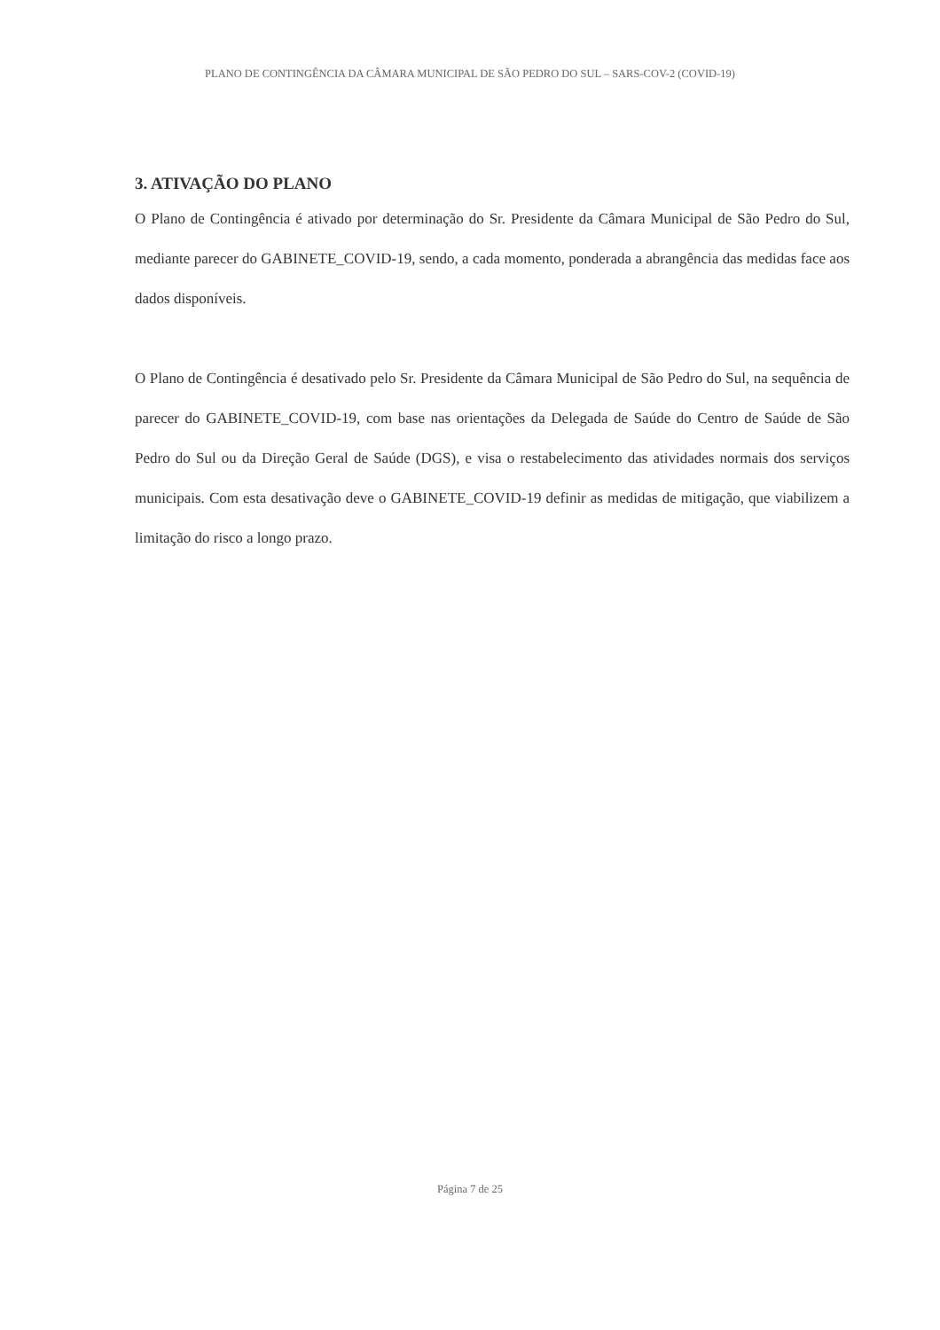PLANO DE CONTINGÊNCIA DA CÂMARA MUNICIPAL DE SÃO PEDRO DO SUL – SARS-COV-2 (COVID-19)
3. ATIVAÇÃO DO PLANO
O Plano de Contingência é ativado por determinação do Sr. Presidente da Câmara Municipal de São Pedro do Sul, mediante parecer do GABINETE_COVID-19, sendo, a cada momento, ponderada a abrangência das medidas face aos dados disponíveis.
O Plano de Contingência é desativado pelo Sr. Presidente da Câmara Municipal de São Pedro do Sul, na sequência de parecer do GABINETE_COVID-19, com base nas orientações da Delegada de Saúde do Centro de Saúde de São Pedro do Sul ou da Direção Geral de Saúde (DGS), e visa o restabelecimento das atividades normais dos serviços municipais. Com esta desativação deve o GABINETE_COVID-19 definir as medidas de mitigação, que viabilizem a limitação do risco a longo prazo.
Página 7 de 25